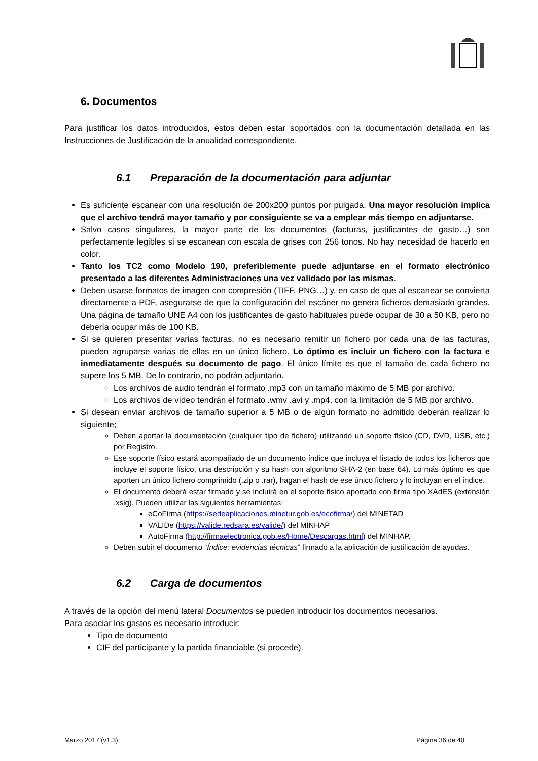6. Documentos
Para justificar los datos introducidos, éstos deben estar soportados con la documentación detallada en las Instrucciones de Justificación de la anualidad correspondiente.
6.1 Preparación de la documentación para adjuntar
Es suficiente escanear con una resolución de 200x200 puntos por pulgada. Una mayor resolución implica que el archivo tendrá mayor tamaño y por consiguiente se va a emplear más tiempo en adjuntarse.
Salvo casos singulares, la mayor parte de los documentos (facturas, justificantes de gasto…) son perfectamente legibles si se escanean con escala de grises con 256 tonos. No hay necesidad de hacerlo en color.
Tanto los TC2 como Modelo 190, preferiblemente puede adjuntarse en el formato electrónico presentado a las diferentes Administraciones una vez validado por las mismas.
Deben usarse formatos de imagen con compresión (TIFF, PNG…) y, en caso de que al escanear se convierta directamente a PDF, asegurarse de que la configuración del escáner no genera ficheros demasiado grandes. Una página de tamaño UNE A4 con los justificantes de gasto habituales puede ocupar de 30 a 50 KB, pero no debería ocupar más de 100 KB.
Si se quieren presentar varias facturas, no es necesario remitir un fichero por cada una de las facturas, pueden agruparse varias de ellas en un único fichero. Lo óptimo es incluir un fichero con la factura e inmediatamente después su documento de pago. El único límite es que el tamaño de cada fichero no supere los 5 MB. De lo contrario, no podrán adjuntarlo.
Los archivos de audio tendrán el formato .mp3 con un tamaño máximo de 5 MB por archivo.
Los archivos de vídeo tendrán el formato .wmv .avi y .mp4, con la limitación de 5 MB por archivo.
Si desean enviar archivos de tamaño superior a 5 MB o de algún formato no admitido deberán realizar lo siguiente;
Deben aportar la documentación (cualquier tipo de fichero) utilizando un soporte físico (CD, DVD, USB, etc.) por Registro.
Ese soporte físico estará acompañado de un documento índice que incluya el listado de todos los ficheros que incluye el soporte físico, una descripción y su hash con algoritmo SHA-2 (en base 64). Lo más óptimo es que aporten un único fichero comprimido (.zip o .rar), hagan el hash de ese único fichero y lo incluyan en el índice.
El documento deberá estar firmado y se incluirá en el soporte físico aportado con firma tipo XAdES (extensión .xsig). Pueden utilizar las siguientes herramientas:
eCoFirma (https://sedeaplicaciones.minetur.gob.es/ecofirma/) del MINETAD
VALIDe (https://valide.redsara.es/valide/) del MINHAP
AutoFirma (http://firmaelectronica.gob.es/Home/Descargas.html) del MINHAP.
Deben subir el documento “Índice: evidencias técnicas” firmado a la aplicación de justificación de ayudas.
6.2 Carga de documentos
A través de la opción del menú lateral Documentos se pueden introducir los documentos necesarios.
Para asociar los gastos es necesario introducir:
Tipo de documento
CIF del participante y la partida financiable (si procede).
Marzo 2017 (v1.3) Página 36 de 40